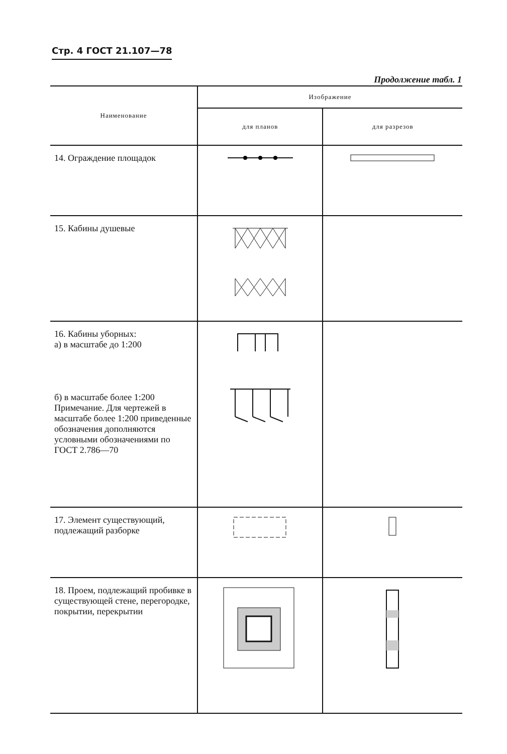Стр. 4 ГОСТ 21.107—78
Продолжение табл. 1
| Наименование | Изображение | |
| --- | --- | --- |
| | для планов | для разрезов |
| 14. Ограждение площадок | | |
| 15. Кабины душевые | | |
| 16. Кабины уборных: а) в масштабе до 1:200 б) в масштабе более 1:200 Примечание. Для чертежей в масштабе более 1:200 приведенные обозначения дополняются условными обозначениями по ГОСТ 2.786—70 | | |
| 17. Элемент существующий, подлежащий разборке | | |
| 18. Проем, подлежащий пробивке в существующей стене, перегородке, покрытии, перекрытии | | |